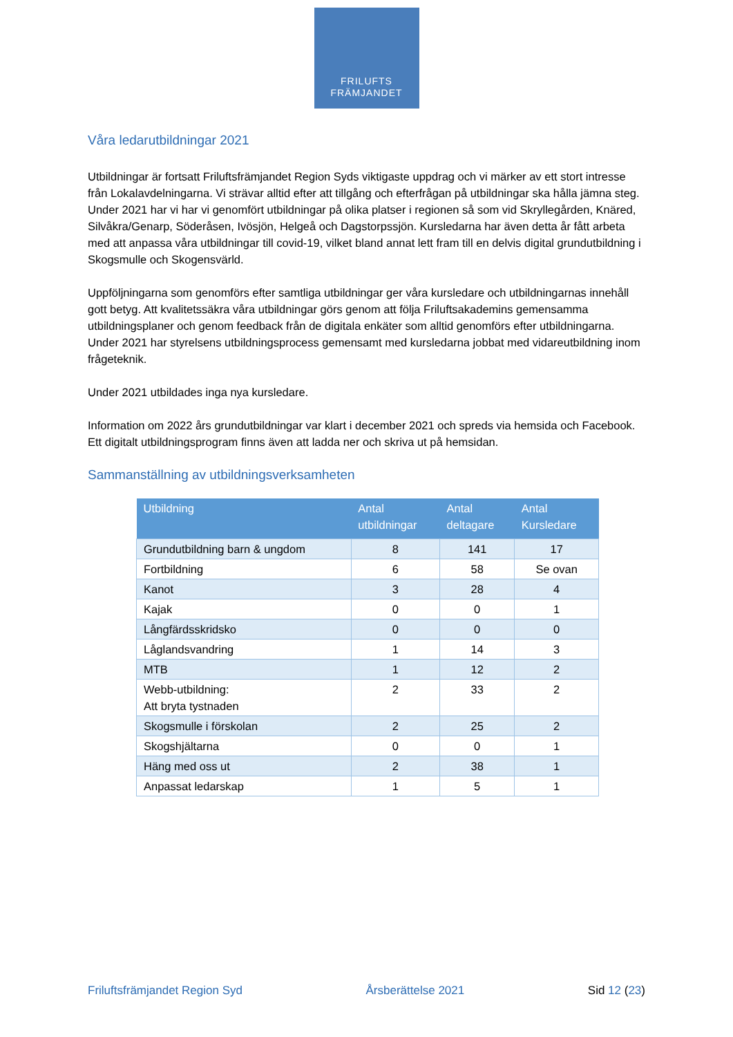FRILUFTS
FRÄMJANDET
Våra ledarutbildningar 2021
Utbildningar är fortsatt Friluftsfrämjandet Region Syds viktigaste uppdrag och vi märker av ett stort intresse från Lokalavdelningarna. Vi strävar alltid efter att tillgång och efterfrågan på utbildningar ska hålla jämna steg. Under 2021 har vi har vi genomfört utbildningar på olika platser i regionen så som vid Skryllegården, Knäred, Silvåkra/Genarp, Söderåsen, Ivösjön, Helgeå och Dagstorpssjön. Kursledarna har även detta år fått arbeta med att anpassa våra utbildningar till covid-19, vilket bland annat lett fram till en delvis digital grundutbildning i Skogsmulle och Skogensvärld.
Uppföljningarna som genomförs efter samtliga utbildningar ger våra kursledare och utbildningarnas innehåll gott betyg. Att kvalitetssäkra våra utbildningar görs genom att följa Friluftsakademins gemensamma utbildningsplaner och genom feedback från de digitala enkäter som alltid genomförs efter utbildningarna. Under 2021 har styrelsens utbildningsprocess gemensamt med kursledarna jobbat med vidareutbildning inom frågeteknik.
Under 2021 utbildades inga nya kursledare.
Information om 2022 års grundutbildningar var klart i december 2021 och spreds via hemsida och Facebook. Ett digitalt utbildningsprogram finns även att ladda ner och skriva ut på hemsidan.
Sammanställning av utbildningsverksamheten
| Utbildning | Antal utbildningar | Antal deltagare | Antal Kursledare |
| --- | --- | --- | --- |
| Grundutbildning barn & ungdom | 8 | 141 | 17 |
| Fortbildning | 6 | 58 | Se ovan |
| Kanot | 3 | 28 | 4 |
| Kajak | 0 | 0 | 1 |
| Långfärdsskridsko | 0 | 0 | 0 |
| Låglandsvandring | 1 | 14 | 3 |
| MTB | 1 | 12 | 2 |
| Webb-utbildning: Att bryta tystnaden | 2 | 33 | 2 |
| Skogsmulle i förskolan | 2 | 25 | 2 |
| Skogshjältarna | 0 | 0 | 1 |
| Häng med oss ut | 2 | 38 | 1 |
| Anpassat ledarskap | 1 | 5 | 1 |
Friluftsfrämjandet Region Syd Årsberättelse 2021 Sid 12 (23)